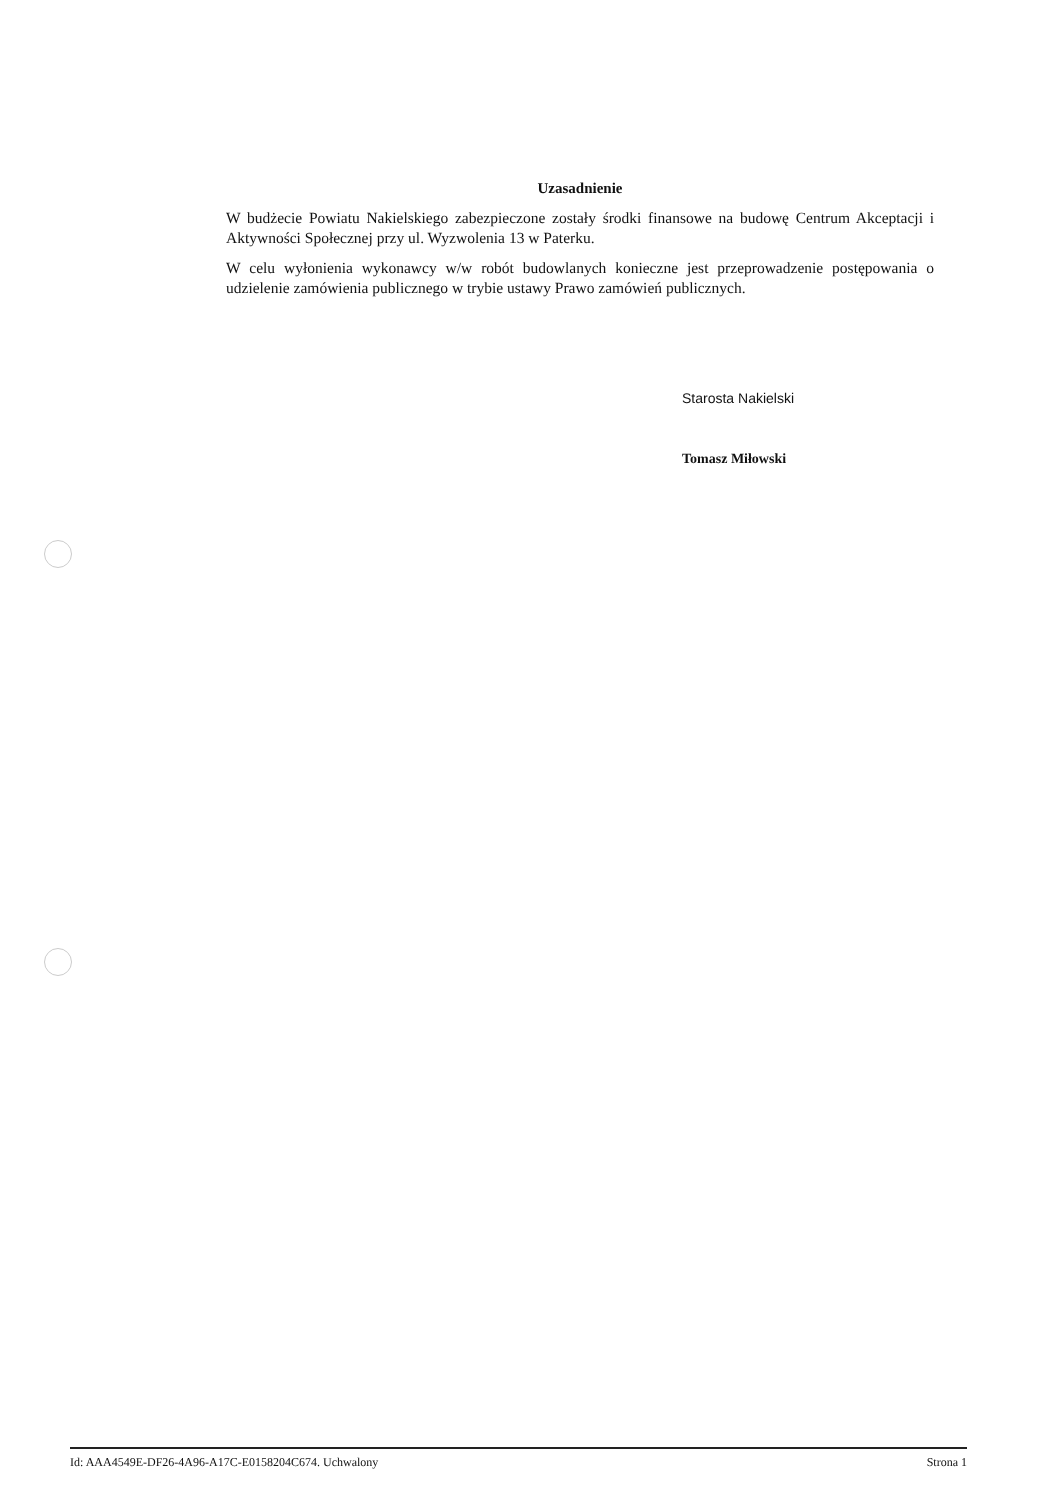Uzasadnienie
W budżecie Powiatu Nakielskiego zabezpieczone zostały środki finansowe na budowę Centrum Akceptacji i Aktywności Społecznej przy ul. Wyzwolenia 13 w Paterku.
W celu wyłonienia wykonawcy w/w robót budowlanych konieczne jest przeprowadzenie postępowania o udzielenie zamówienia publicznego w trybie ustawy Prawo zamówień publicznych.
Starosta Nakielski
Tomasz Miłowski
Id: AAA4549E-DF26-4A96-A17C-E0158204C674. Uchwalony Strona 1